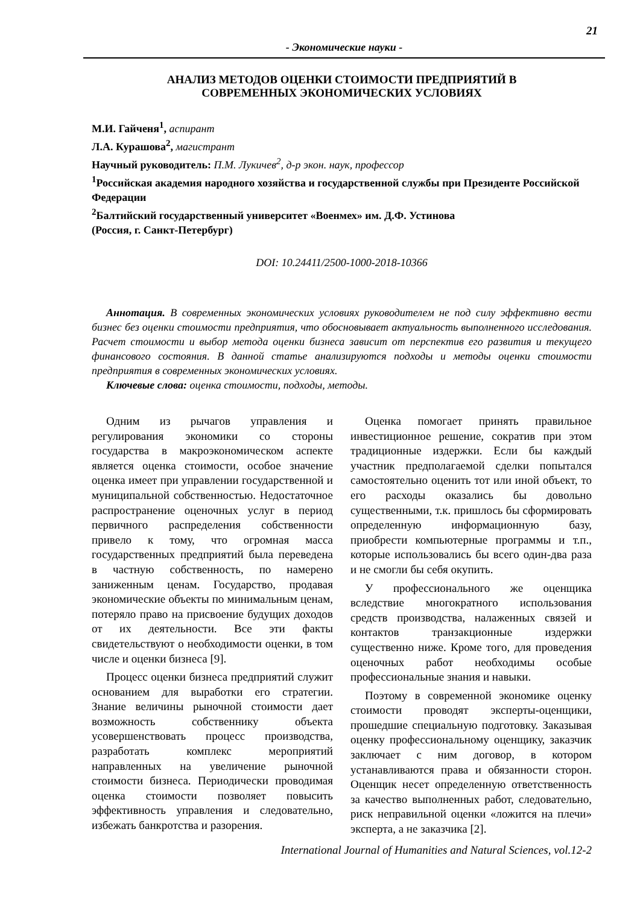21
- Экономические науки -
АНАЛИЗ МЕТОДОВ ОЦЕНКИ СТОИМОСТИ ПРЕДПРИЯТИЙ В
СОВРЕМЕННЫХ ЭКОНОМИЧЕСКИХ УСЛОВИЯХ
М.И. Гайченя<sup>1</sup>, аспирант
Л.А. Курашова<sup>2</sup>, магистрант
Научный руководитель: П.М. Лукичев<sup>2</sup>, д-р экон. наук, профессор
<sup>1</sup> Российская академия народного хозяйства и государственной службы при Президенте Российской Федерации
<sup>2</sup> Балтийский государственный университет «Военмех» им. Д.Ф. Устинова
(Россия, г. Санкт-Петербург)
DOI: 10.24411/2500-1000-2018-10366
Аннотация. В современных экономических условиях руководителем не под силу эффективно вести бизнес без оценки стоимости предприятия, что обосновывает актуальность выполненного исследования. Расчет стоимости и выбор метода оценки бизнеса зависит от перспектив его развития и текущего финансового состояния. В данной статье анализируются подходы и методы оценки стоимости предприятия в современных экономических условиях.
Ключевые слова: оценка стоимости, подходы, методы.
Одним из рычагов управления и регулирования экономики со стороны государства в макроэкономическом аспекте является оценка стоимости, особое значение оценка имеет при управлении государственной и муниципальной собственностью. Недостаточное распространение оценочных услуг в период первичного распределения собственности привело к тому, что огромная масса государственных предприятий была переведена в частную собственность, по намерено заниженным ценам. Государство, продавая экономические объекты по минимальным ценам, потеряло право на присвоение будущих доходов от их деятельности. Все эти факты свидетельствуют о необходимости оценки, в том числе и оценки бизнеса [9].
Процесс оценки бизнеса предприятий служит основанием для выработки его стратегии. Знание величины рыночной стоимости дает возможность собственнику объекта усовершенствовать процесс производства, разработать комплекс мероприятий направленных на увеличение рыночной стоимости бизнеса. Периодически проводимая оценка стоимости позволяет повысить эффективность управления и следовательно, избежать банкротства и разорения.
Оценка помогает принять правильное инвестиционное решение, сократив при этом традиционные издержки. Если бы каждый участник предполагаемой сделки попытался самостоятельно оценить тот или иной объект, то его расходы оказались бы довольно существенными, т.к. пришлось бы сформировать определенную информационную базу, приобрести компьютерные программы и т.п., которые использовались бы всего один-два раза и не смогли бы себя окупить.
У профессионального же оценщика вследствие многократного использования средств производства, налаженных связей и контактов транзакционные издержки существенно ниже. Кроме того, для проведения оценочных работ необходимы особые профессиональные знания и навыки.
Поэтому в современной экономике оценку стоимости проводят эксперты-оценщики, прошедшие специальную подготовку. Заказывая оценку профессиональному оценщику, заказчик заключает с ним договор, в котором устанавливаются права и обязанности сторон. Оценщик несет определенную ответственность за качество выполненных работ, следовательно, риск неправильной оценки «ложится на плечи» эксперта, а не заказчика [2].
International Journal of Humanities and Natural Sciences, vol.12-2